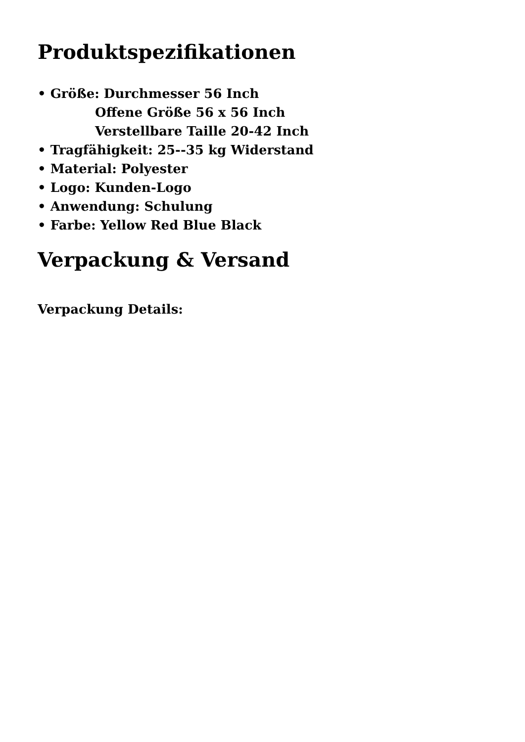Produktspezifikationen
• Größe: Durchmesser 56 Inch
Offene Größe 56 x 56 Inch
Verstellbare Taille 20-42 Inch
• Tragfähigkeit: 25--35 kg Widerstand
• Material: Polyester
• Logo: Kunden-Logo
• Anwendung: Schulung
• Farbe: Yellow Red Blue Black
Verpackung & Versand
Verpackung Details: